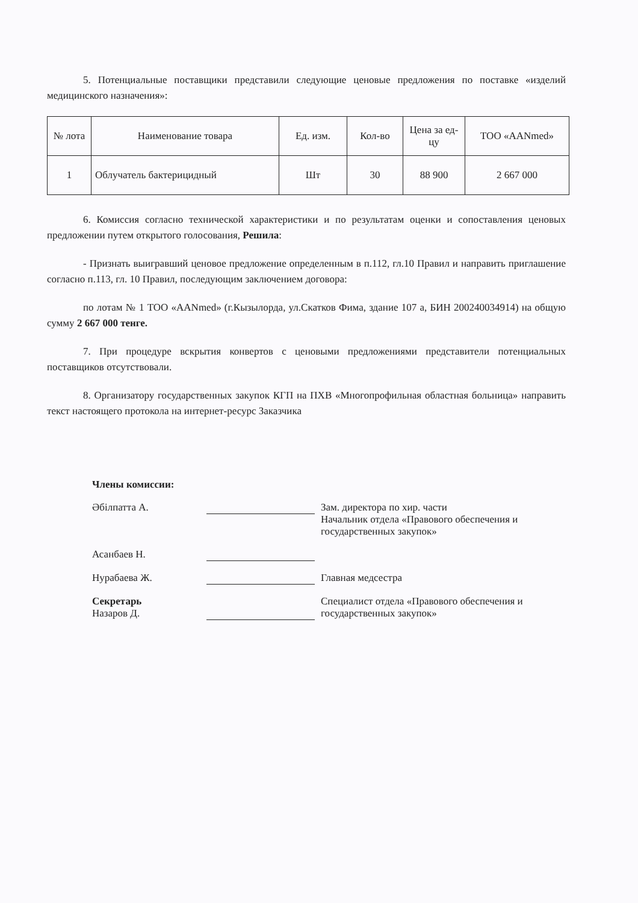5. Потенциальные поставщики представили следующие ценовые предложения по поставке «изделий медицинского назначения»:
| № лота | Наименование товара | Ед. изм. | Кол-во | Цена за ед-цу | ТОО «AANmed» |
| --- | --- | --- | --- | --- | --- |
| 1 | Облучатель бактерицидный | Шт | 30 | 88 900 | 2 667 000 |
6. Комиссия согласно технической характеристики и по результатам оценки и сопоставления ценовых предложении путем открытого голосования, Решила:
- Признать выигравший ценовое предложение определенным в п.112, гл.10 Правил и направить приглашение согласно п.113, гл. 10 Правил, последующим заключением договора:
по лотам № 1 ТОО «AANmed» (г.Кызылорда, ул.Скатков Фима, здание 107 а, БИН 200240034914) на общую сумму 2 667 000 тенге.
7. При процедуре вскрытия конвертов с ценовыми предложениями представители потенциальных поставщиков отсутствовали.
8. Организатору государственных закупок КГП на ПХВ «Многопрофильная областная больница» направить текст настоящего протокола на интернет-ресурс Заказчика
Члены комиссии:
Әбілпатта А.
Зам. директора по хир. части
Начальник отдела «Правового обеспечения и государственных закупок»
Асанбаев Н.
Нурабаева Ж.
Главная медсестра
Секретарь
Назаров Д.
Специалист отдела «Правового обеспечения и государственных закупок»